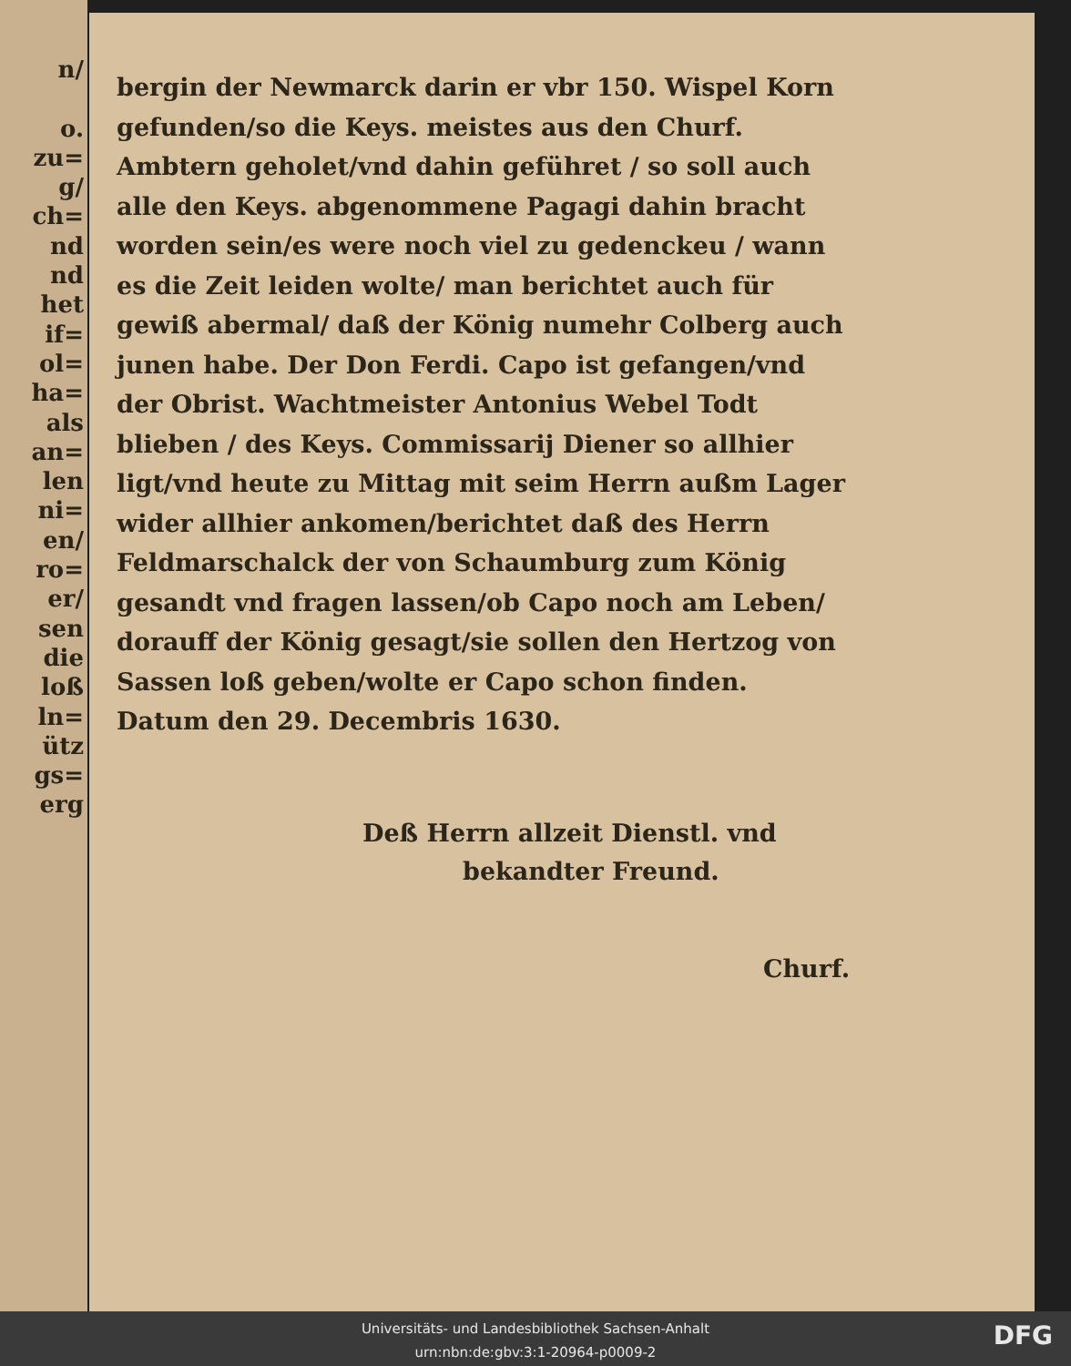n/
o.
zu=
g/
ch=
nd
nd
het
if=
ol=
ha=
als
an=
len
ni=
en/
ro=
er/
sen
die
loß
ln=
ütz
gs=
erg
bergin der Newmarck darin er vbr 150. Wispel Korn gefunden/so die Keys. meistes aus den Churf. Ambtern geholet/vnd dahin geführet / so soll auch alle den Keys. abgenommene Pagagi dahin bracht worden sein/es were noch viel zu gedenckeu / wann es die Zeit leiden wolte/ man berichtet auch für gewiß abermal/ daß der König numehr Colberg auch junen habe. Der Don Ferdi. Capo ist gefangen/vnd der Obrist. Wachtmeister Antonius Webel Todt blieben / des Keys. Commissarij Diener so allhier ligt/vnd heute zu Mittag mit seim Herrn außm Lager wider allhier ankomen/berichtet daß des Herrn Feldmarschalck der von Schaumburg zum König gesandt vnd fragen lassen/ob Capo noch am Leben/ dorauff der König gesagt/sie sollen den Hertzog von Sassen loß geben/wolte er Capo schon finden. Datum den 29. Decembris 1630.
Deß Herrn allzeit Dienstl. vnd
bekandter Freund.
Churf.
Universitäts- und Landesbibliothek Sachsen-Anhalt
urn:nbn:de:gbv:3:1-20964-p0009-2
DFG